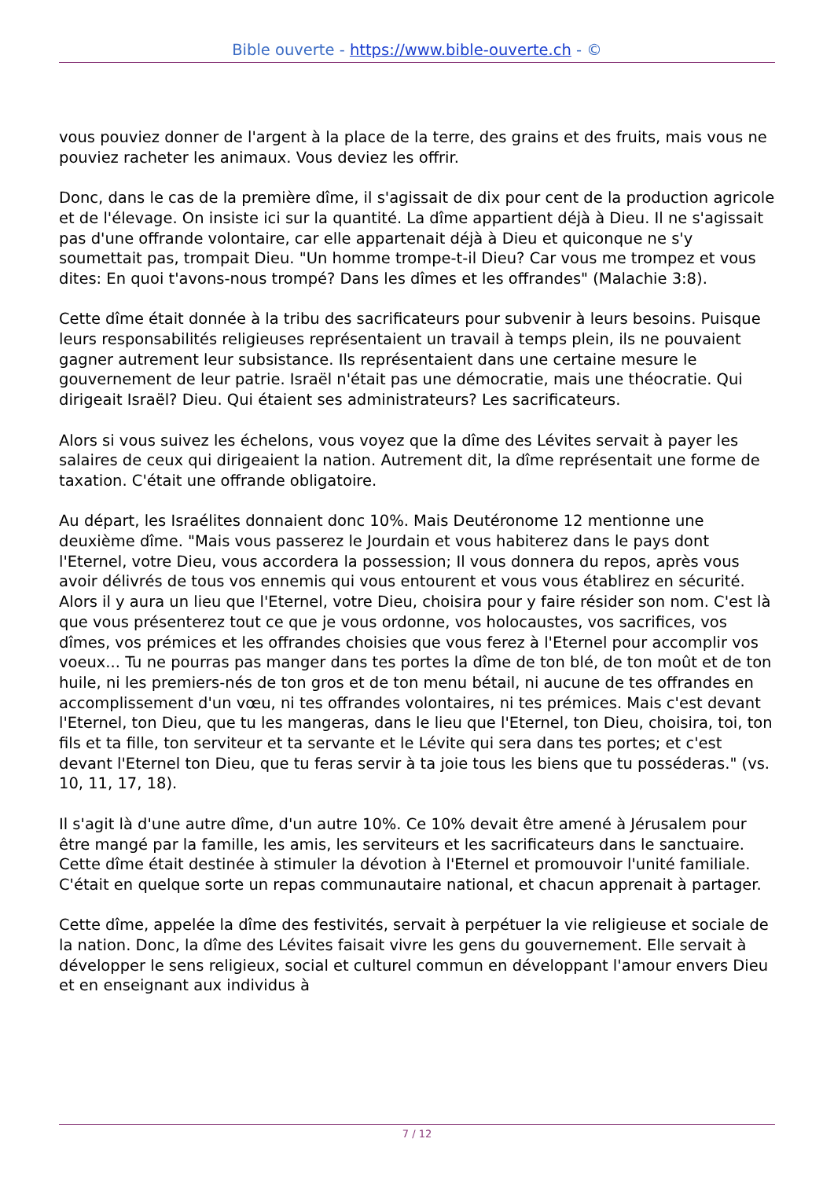Bible ouverte - https://www.bible-ouverte.ch - ©
vous pouviez donner de l'argent à la place de la terre, des grains et des fruits, mais vous ne pouviez racheter les animaux. Vous deviez les offrir.
Donc, dans le cas de la première dîme, il s'agissait de dix pour cent de la production agricole et de l'élevage. On insiste ici sur la quantité. La dîme appartient déjà à Dieu. Il ne s'agissait pas d'une offrande volontaire, car elle appartenait déjà à Dieu et quiconque ne s'y soumettait pas, trompait Dieu. "Un homme trompe-t-il Dieu? Car vous me trompez et vous dites: En quoi t'avons-nous trompé? Dans les dîmes et les offrandes" (Malachie 3:8).
Cette dîme était donnée à la tribu des sacrificateurs pour subvenir à leurs besoins. Puisque leurs responsabilités religieuses représentaient un travail à temps plein, ils ne pouvaient gagner autrement leur subsistance. Ils représentaient dans une certaine mesure le gouvernement de leur patrie. Israël n'était pas une démocratie, mais une théocratie. Qui dirigeait Israël? Dieu. Qui étaient ses administrateurs? Les sacrificateurs.
Alors si vous suivez les échelons, vous voyez que la dîme des Lévites servait à payer les salaires de ceux qui dirigeaient la nation. Autrement dit, la dîme représentait une forme de taxation. C'était une offrande obligatoire.
Au départ, les Israélites donnaient donc 10%. Mais Deutéronome 12 mentionne une deuxième dîme. "Mais vous passerez le Jourdain et vous habiterez dans le pays dont l'Eternel, votre Dieu, vous accordera la possession; Il vous donnera du repos, après vous avoir délivrés de tous vos ennemis qui vous entourent et vous vous établirez en sécurité. Alors il y aura un lieu que l'Eternel, votre Dieu, choisira pour y faire résider son nom. C'est là que vous présenterez tout ce que je vous ordonne, vos holocaustes, vos sacrifices, vos dîmes, vos prémices et les offrandes choisies que vous ferez à l'Eternel pour accomplir vos voeux... Tu ne pourras pas manger dans tes portes la dîme de ton blé, de ton moût et de ton huile, ni les premiers-nés de ton gros et de ton menu bétail, ni aucune de tes offrandes en accomplissement d'un vœu, ni tes offrandes volontaires, ni tes prémices. Mais c'est devant l'Eternel, ton Dieu, que tu les mangeras, dans le lieu que l'Eternel, ton Dieu, choisira, toi, ton fils et ta fille, ton serviteur et ta servante et le Lévite qui sera dans tes portes; et c'est devant l'Eternel ton Dieu, que tu feras servir à ta joie tous les biens que tu posséderas." (vs. 10, 11, 17, 18).
Il s'agit là d'une autre dîme, d'un autre 10%. Ce 10% devait être amené à Jérusalem pour être mangé par la famille, les amis, les serviteurs et les sacrificateurs dans le sanctuaire. Cette dîme était destinée à stimuler la dévotion à l'Eternel et promouvoir l'unité familiale. C'était en quelque sorte un repas communautaire national, et chacun apprenait à partager.
Cette dîme, appelée la dîme des festivités, servait à perpétuer la vie religieuse et sociale de la nation. Donc, la dîme des Lévites faisait vivre les gens du gouvernement. Elle servait à développer le sens religieux, social et culturel commun en développant l'amour envers Dieu et en enseignant aux individus à
7 / 12